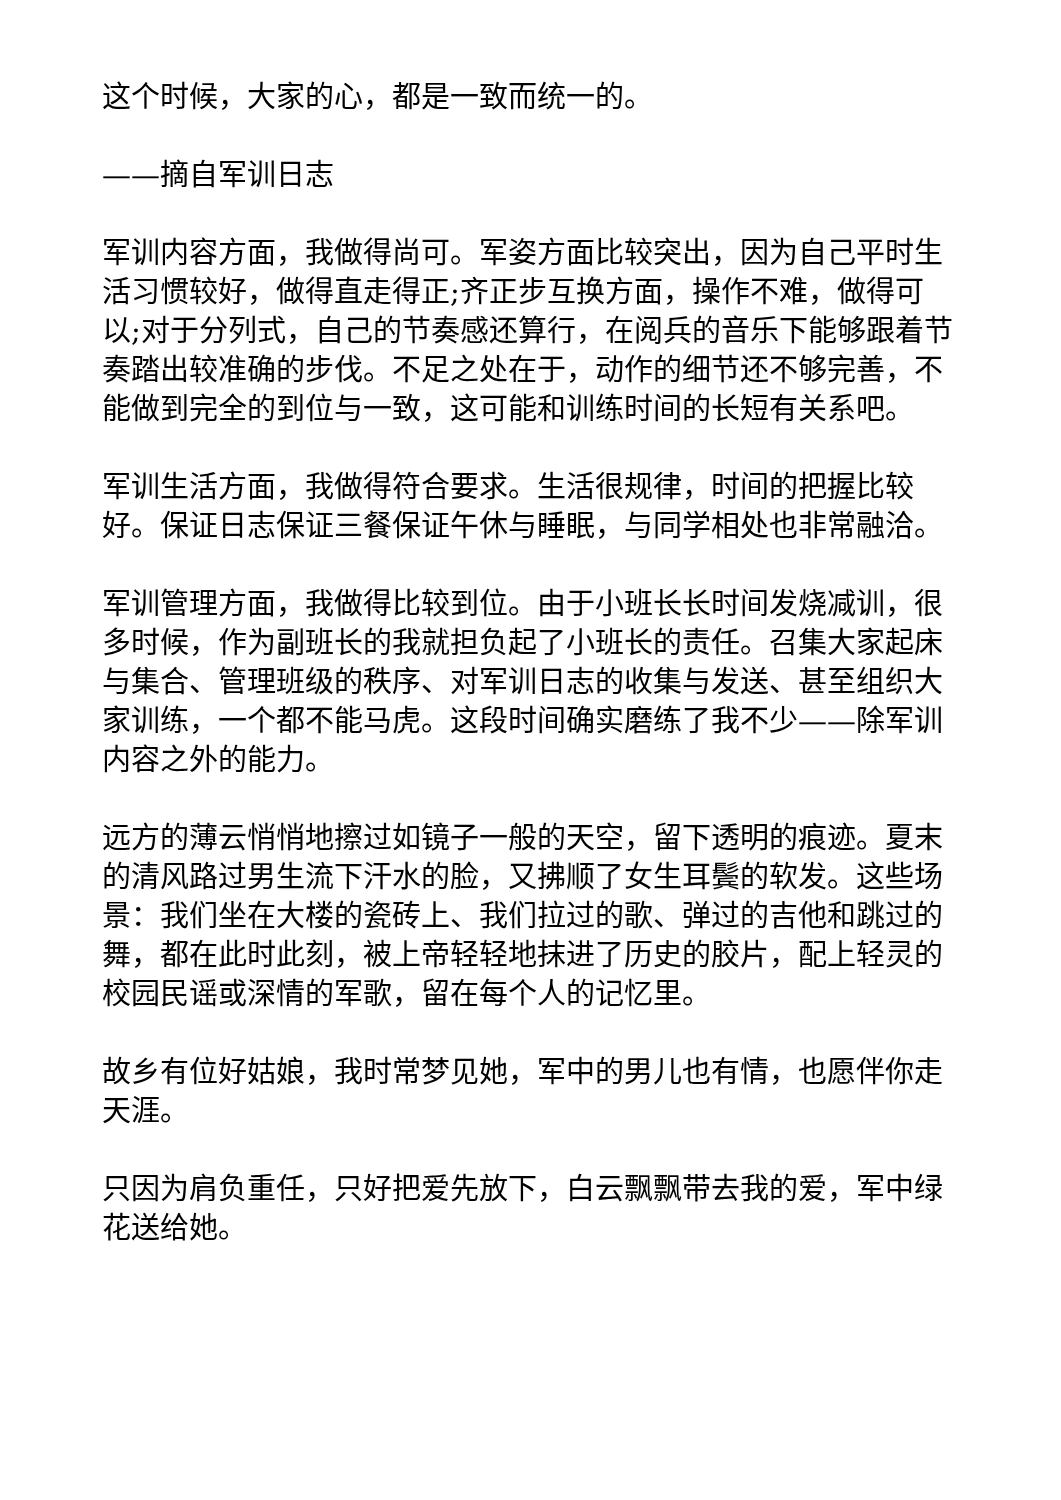这个时候，大家的心，都是一致而统一的。
——摘自军训日志
军训内容方面，我做得尚可。军姿方面比较突出，因为自己平时生活习惯较好，做得直走得正;齐正步互换方面，操作不难，做得可以;对于分列式，自己的节奏感还算行，在阅兵的音乐下能够跟着节奏踏出较准确的步伐。不足之处在于，动作的细节还不够完善，不能做到完全的到位与一致，这可能和训练时间的长短有关系吧。
军训生活方面，我做得符合要求。生活很规律，时间的把握比较好。保证日志保证三餐保证午休与睡眠，与同学相处也非常融洽。
军训管理方面，我做得比较到位。由于小班长长时间发烧减训，很多时候，作为副班长的我就担负起了小班长的责任。召集大家起床与集合、管理班级的秩序、对军训日志的收集与发送、甚至组织大家训练，一个都不能马虎。这段时间确实磨练了我不少——除军训内容之外的能力。
远方的薄云悄悄地擦过如镜子一般的天空，留下透明的痕迹。夏末的清风路过男生流下汗水的脸，又拂顺了女生耳鬓的软发。这些场景：我们坐在大楼的瓷砖上、我们拉过的歌、弹过的吉他和跳过的舞，都在此时此刻，被上帝轻轻地抹进了历史的胶片，配上轻灵的校园民谣或深情的军歌，留在每个人的记忆里。
故乡有位好姑娘，我时常梦见她，军中的男儿也有情，也愿伴你走天涯。
只因为肩负重任，只好把爱先放下，白云飘飘带去我的爱，军中绿花送给她。